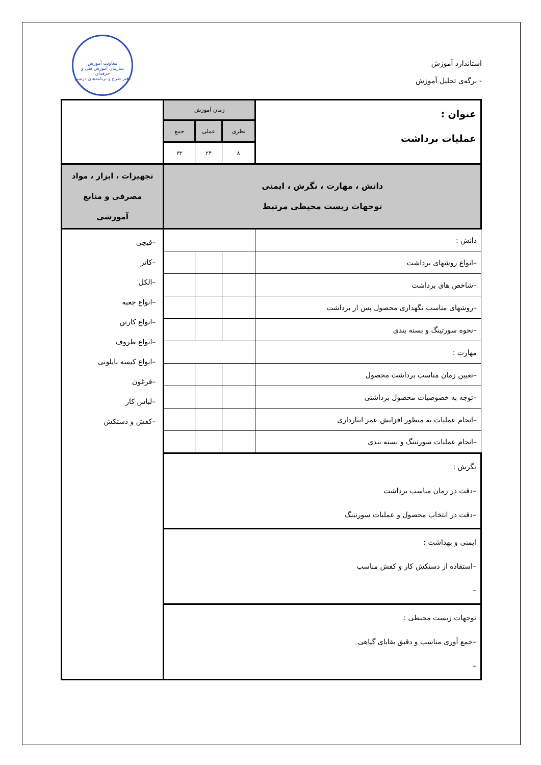استاندارد آموزش
- برگه‌ی تحلیل آموزش
معاونت آموزش
سازمان آموزش فنی و حرفه‌ای
دفتر طرح و برنامه‌های درسی
| عنوان : عملیات برداشت | زمان آموزش | | | |
| | نظری | عملی | جمع | |
| | ۸ | ۲۴ | ۳۲ | |
| دانش ، مهارت ، نگرش ، ایمنی توجهات زیست محیطی مرتبط | | | | تجهیزات ، ابزار ، مواد مصرفی و منابع آموزشی |
| دانش : | | | | –قیچی –کاتر –الکل –انواع جعبه –انواع کارتن –انواع ظروف –انواع کیسه نایلونی –فرغون –لباس کار –کفش و دستکش |
| –انواع روشهای برداشت | | | | |
| –شاخص های برداشت | | | | |
| –روشهای مناسب نگهداری محصول پس از برداشت | | | | |
| –نحوه سورتینگ و بسته بندی | | | | |
| مهارت : | | | | |
| –تعیین زمان مناسب برداشت محصول | | | | |
| –توجه به خصوصیات محصول برداشتی | | | | |
| –انجام عملیات به منظور افزایش عمر انبارداری | | | | |
| –انجام عملیات سورتینگ و بسته بندی | | | | |
| نگرش : –دقت در زمان مناسب برداشت –دقت در انتخاب محصول و عملیات سورتینگ | | | | |
| ایمنی و بهداشت : –استفاده از دستکش کار و کفش مناسب – | | | | |
| توجهات زیست محیطی : –جمع آوری مناسب و دقیق بقایای گیاهی – | | | | |